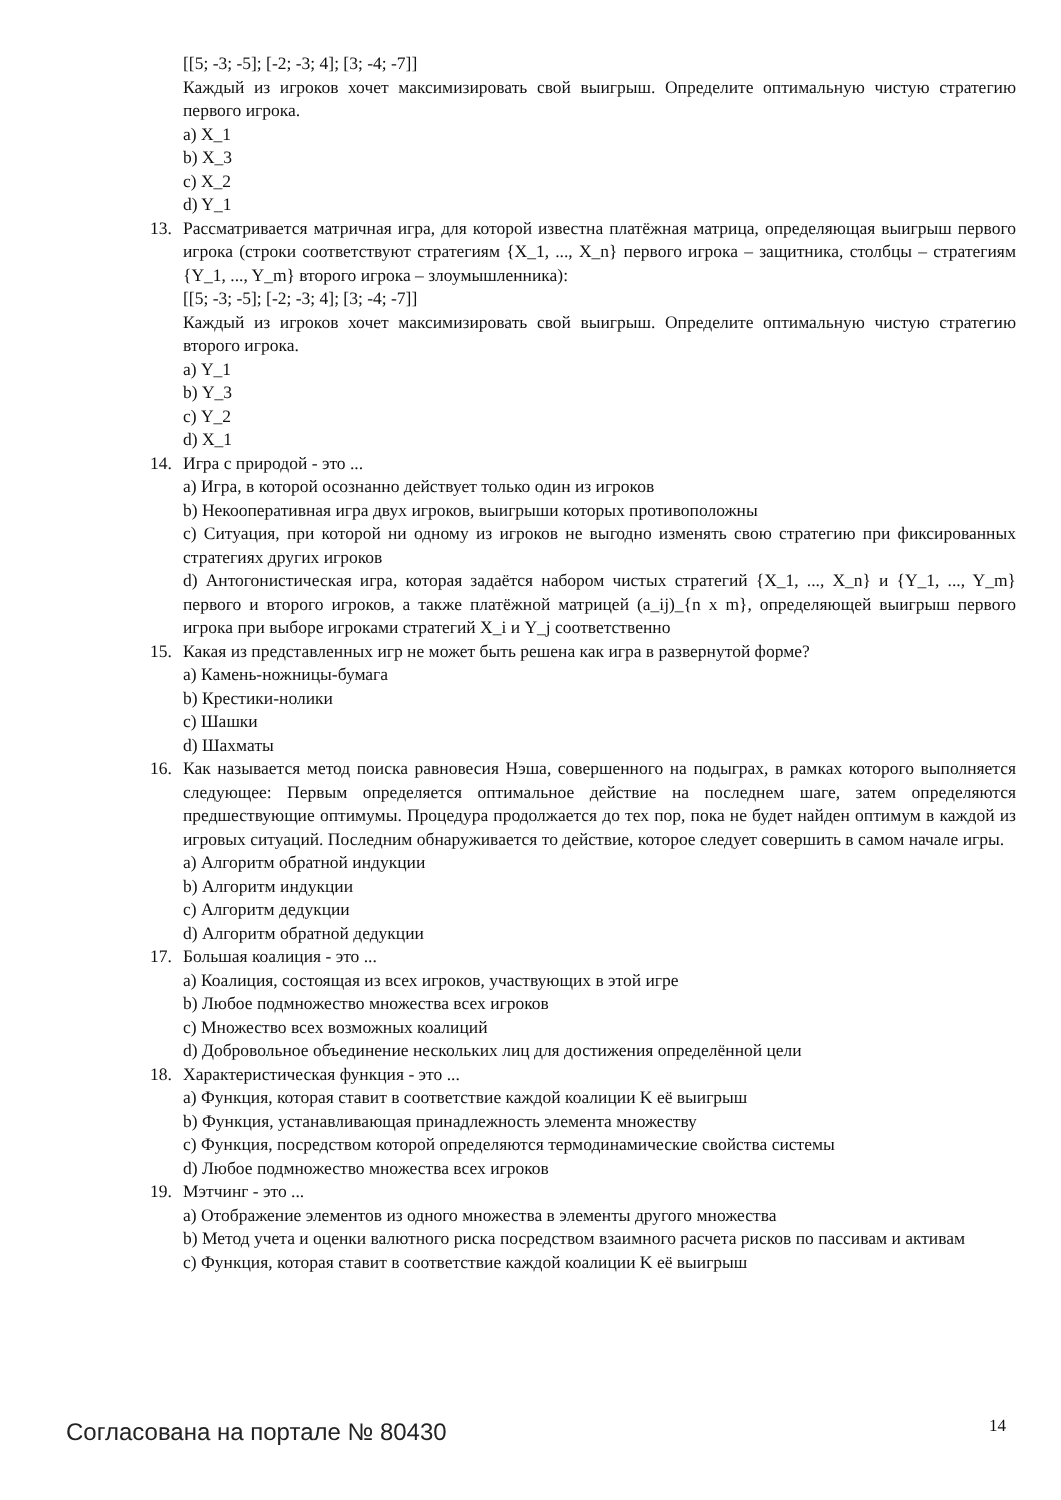[[5; -3; -5]; [-2; -3; 4]; [3; -4; -7]]
Каждый из игроков хочет максимизировать свой выигрыш. Определите оптимальную чистую стратегию первого игрока.
a) X_1
b) X_3
c) X_2
d) Y_1
13. Рассматривается матричная игра, для которой известна платёжная матрица, определяющая выигрыш первого игрока (строки соответствуют стратегиям {X_1, ..., X_n} первого игрока – защитника, столбцы – стратегиям {Y_1, ..., Y_m} второго игрока – злоумышленника):
[[5; -3; -5]; [-2; -3; 4]; [3; -4; -7]]
Каждый из игроков хочет максимизировать свой выигрыш. Определите оптимальную чистую стратегию второго игрока.
a) Y_1
b) Y_3
c) Y_2
d) X_1
14. Игра с природой - это ...
a) Игра, в которой осознанно действует только один из игроков
b) Некооперативная игра двух игроков, выигрыши которых противоположны
c) Ситуация, при которой ни одному из игроков не выгодно изменять свою стратегию при фиксированных стратегиях других игроков
d) Антогонистическая игра, которая задаётся набором чистых стратегий {X_1, ..., X_n} и {Y_1, ..., Y_m} первого и второго игроков, а также платёжной матрицей (a_ij)_{n x m}, определяющей выигрыш первого игрока при выборе игроками стратегий X_i и Y_j соответственно
15. Какая из представленных игр не может быть решена как игра в развернутой форме?
a) Камень-ножницы-бумага
b) Крестики-нолики
c) Шашки
d) Шахматы
16. Как называется метод поиска равновесия Нэша, совершенного на подыграх, в рамках которого выполняется следующее: Первым определяется оптимальное действие на последнем шаге, затем определяются предшествующие оптимумы. Процедура продолжается до тех пор, пока не будет найден оптимум в каждой из игровых ситуаций. Последним обнаруживается то действие, которое следует совершить в самом начале игры.
a) Алгоритм обратной индукции
b) Алгоритм индукции
c) Алгоритм дедукции
d) Алгоритм обратной дедукции
17. Большая коалиция - это ...
a) Коалиция, состоящая из всех игроков, участвующих в этой игре
b) Любое подмножество множества всех игроков
c) Множество всех возможных коалиций
d) Добровольное объединение нескольких лиц для достижения определённой цели
18. Характеристическая функция - это ...
a) Функция, которая ставит в соответствие каждой коалиции K её выигрыш
b) Функция, устанавливающая принадлежность элемента множеству
c) Функция, посредством которой определяются термодинамические свойства системы
d) Любое подмножество множества всех игроков
19. Мэтчинг - это ...
a) Отображение элементов из одного множества в элементы другого множества
b) Метод учета и оценки валютного риска посредством взаимного расчета рисков по пассивам и активам
c) Функция, которая ставит в соответствие каждой коалиции K её выигрыш
Согласована на портале № 80430 14